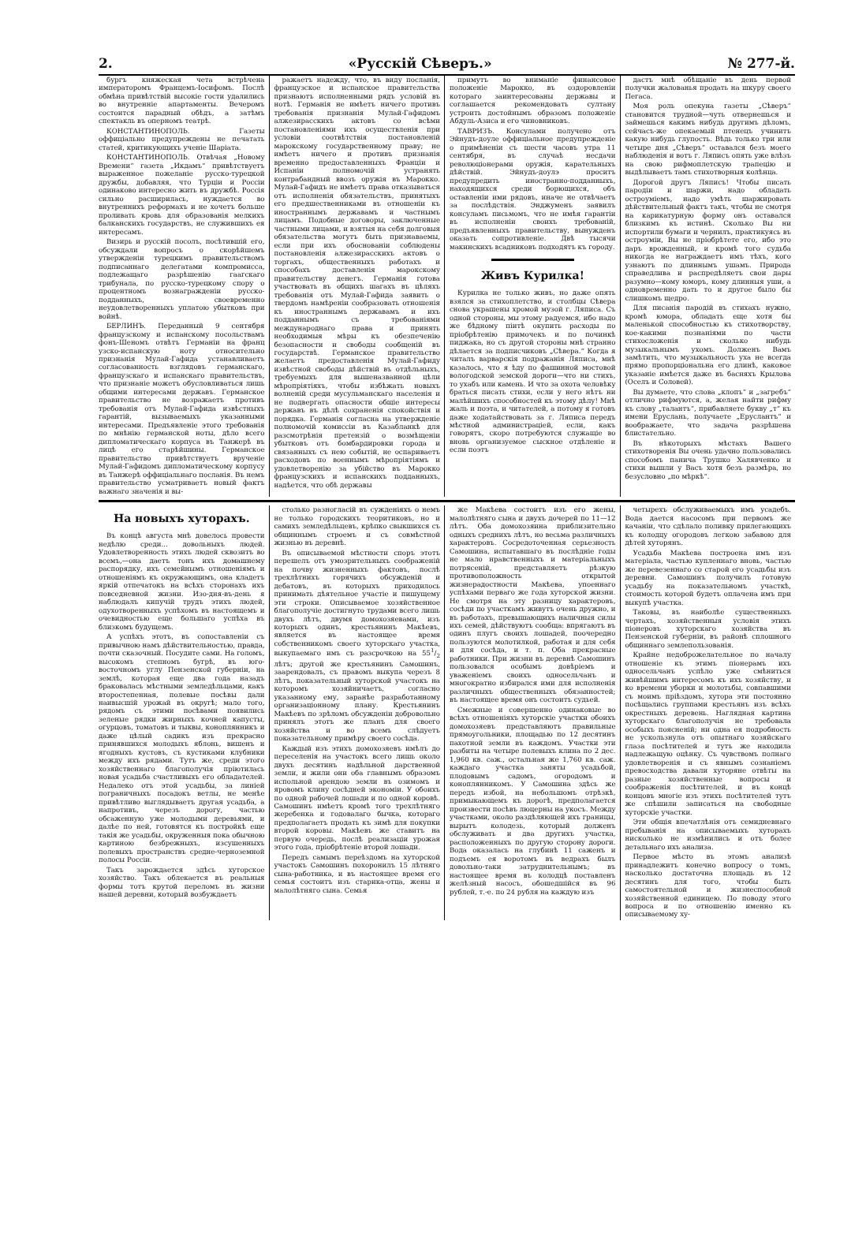2. «Русскій Сѣверъ.» № 277-й.
бургъ княжеская чета встрѣчена императоромъ Францемъ-Іосифомъ. Послѣ обмѣна привѣтствій высокіе гости удалились во внутренніе апартаменты. Вечеромъ состоится парадный обѣдъ, а затѣмъ спектакль въ оперномъ театрѣ.
КОНСТАНТИНОПОЛЬ. Газеты оффиціально предупреждены не печатать статей, критикующихъ ученіе Шаріата.
КОНСТАНТИНОПОЛЬ. Отвѣчая „Новому Времени“ газета „Икдамъ“ привѣтствуетъ выраженное пожеланіе русско-турецкой дружбы, добавляя, что Турціи и Россіи одинаково интересно жить въ дружбѣ. Россія сильно расширилась, нуждается во внутреннихъ реформахъ и не хочетъ больше проливать кровь для образованія мелкихъ балканскихъ государствъ, не служившихъ ея интересамъ.
Визирь и русскій посолъ, посѣтившій его, обсуждали вопросъ о скорѣйшемъ утвержденіи турецкимъ правительствомъ подписаннаго делегатами компромисса, подлежащаго разрѣшенію гаагскаго трибунала, по русско-турецкому спору о процентномъ вознагражденіи русско-подданныхъ, своевременно неудовлетворенныхъ уплатою убытковъ при войнѣ.
БЕРЛИНЪ. Переданный 9 сентября французскому и испанскому посольствамъ фонъ-Шеномъ отвѣтъ Германіи на франц узско-испанскую ноту относительно признанія Мулай-Гафида устанавливаетъ согласованность взглядовъ германскаго, французскаго и испанскаго правительствъ, что признаніе можетъ обусловливаться лишь общими интересами державъ. Германское правительство не возражаетъ противъ требованія отъ Мулай-Гафида извѣстныхъ гарантій, вызываемыхъ указанными интересами. Предъявленіе этого требованія по мнѣнію германской ноты, дѣло всего дипломатическаго корпуса въ Танжерѣ въ лицѣ его старѣйшины. Германское правительство привѣтствуетъ врученіе Мулай-Гафидомъ дипломатическому корпусу въ Танжерѣ оффиціальнаго посланія. Въ немъ правительство усматриваетъ новый фактъ важнаго значенія и вы-
ражаетъ надежду, что, въ виду посланія, французское и испанское правительства признаютъ исполненными рядъ условій въ нотѣ. Германія не имѣетъ ничего противъ требованія признанія Мулай-Гафидомъ алжезирасскихъ актовъ со всѣми постановленіями ихъ осуществленія при условіи соотвѣтствія постановленій марокскому государственному праву; не имѣетъ ничего и противъ признанія временно предоставленныхъ Франціи и Испаніи полномочій устранять контрабандный ввозъ оружія въ Марокко. Мулай-Гафидъ не имѣетъ права отказываться отъ исполненія обязательствъ, принятыхъ его предшественниками въ отношеніи къ иностраннымъ державамъ и частнымъ лицамъ. Подобные договоры, заключенные частными лицами, и взятыя на себя долговыя обязательства могутъ быть признаваемы, если при ихъ обоснованіи соблюдены постановленія алжезирасскихъ актовъ о торгахъ, общественныхъ работахъ и способахъ доставленія марокскому правительству денегъ. Германія готова участвовать въ общихъ шагахъ въ цѣляхъ требованія отъ Мулай-Гафида заявить о твердомъ намѣреніи сообразовать отношенія къ иностраннымъ державамъ и ихъ подданнымъ съ требованіями международнаго права и принять необходимыя мѣры къ обезпеченію безопасности и свободы сообщеній въ государствѣ. Германское правительство желаетъ предоставленія Мулай-Гафиду извѣстной свободы дѣйствій въ отдѣльныхъ, требуемыхъ для вышеназванной цѣли мѣропріятіяхъ, чтобы избѣжать новыхъ волненій среди мусульманскаго населенія и не подвергать опасности общіе интересы державъ въ дѣлѣ сохраненія спокойствія и порядка. Германія согласна на утвержденіе полномочій комиссіи въ Казабланкѣ для разсмотрѣнія претензій о возмѣщеніи убытковъ отъ бомбардировки города и связанныхъ съ нею событій, не оспариваетъ расходовъ по военнымъ мѣропріятіямъ и удовлетворенію за убійство въ Марокко французскихъ и испанскихъ подданныхъ, надѣется, что обѣ державы
примутъ во вниманіе финансовое положеніе Марокко, въ оздоровленіи котораго заинтересованы державы и соглашается рекомендовать султану устроить достойнымъ образомъ положеніе Абдуль-Азиса и его чиновниковъ.
ТАВРИЗЪ. Консулами получено отъ Эйнудъ-доуле оффиціальное предупрежденіе о примѣненіи съ шести часовъ утра 11 сентября, въ случаѣ несдачи революціонерами оружія, карательныхъ дѣйствій. Эйнудъ-доулэ проситъ предупредить иностранно-подданныхъ, находящихся среди борющихся, объ оставленіи ими рядовъ, иначе не отвѣчаетъ за послѣдствія. Энджуменъ заявилъ консуламъ письмомъ, что не имѣя гарантіи въ исполненіи своихъ требованій, предъявленныхъ правительству, вынужденъ оказать сопротивленіе. Двѣ тысячи макинскихъ всадниковъ подходятъ къ городу.
Живъ Курилка!
Курилка не только живъ, но даже опять взялся за стихоплетство, и столбцы Сѣвера снова украшены хромой музой г. Ляписа. Съ одной стороны, мы этому радуемся, ибо надо же бѣдному піитѣ окупить расходы по пріобрѣтенію примочекъ и по починкѣ пиджака, но съ другой стороны мнѣ странно дѣлается за подписчиковъ „Сѣвера.“ Когда я читалъ варварскія подражанія Ляписа, мнѣ казалось, что я ѣду по фашинной мостовой вологодской земской дороги—что ни стихъ, то ухабъ или камень. И что за охота человѣку браться писать стихи, если у него нѣтъ ни малѣйшихъ способностей къ этому дѣлу! Мнѣ жаль и поэта, и читателей, а потому я готовъ даже ходатайствовать за г. Ляписа передъ мѣстной администраціей, если, какъ говорятъ, скоро потребуются служащіе во вновь организуемое сыскное отдѣленіе и если поэтъ
дастъ мнѣ обѣщаніе въ день первой получки жалованья продать на шкуру своего Пегаса.
Моя роль опекуна газеты „Сѣверъ“ становится трудной—чуть отвернешься и займешься какимъ нибудь другимъ дѣломъ, сейчасъ-же опекаемый птенецъ учинитъ какую нибудь глупость. Вѣдь только три или четыре дня „Сѣверъ“ оставался безъ моего наблюденія и вотъ г. Ляписъ опять уже влѣзъ на свою рифмоплетскую трапецію и выдѣлываетъ тамъ стихотворныя колѣнца.
Дорогой другъ Ляписъ! Чтобы писать пародіи и шаржи, надо обладать остроуміемъ, надо умѣть шаржировать дѣйствительный фактъ такъ, чтобы не смотря на карикатурную форму онъ оставался близкимъ къ истинѣ. Сколько Вы ни испортили бумаги и чернилъ, практикуясь въ остроуміи, Вы не пріобрѣтете его, ибо это даръ врожденный, и кромѣ того судьба никогда не награждаетъ имъ тѣхъ, кого узнаютъ по длиннымъ ушамъ. Природа справедлива и распредѣляетъ свои дары разумно—кому юморъ, кому длинныя уши, а одновременно дать то и другое было бы слишкомъ щедро.
Для писанія пародій въ стихахъ нужно, кромѣ юмора, обладать еще хотя бы маленькой способностью къ стихотворству, кое-какими познаніями по части стихосложенія и сколько нибудь музыкальнымъ ухомъ. Долженъ Вамъ замѣтить, что музыкальность уха не всегда прямо пропорціональна его длинѣ, каковое указаніе имѣется даже въ басняхъ Крылова (Оселъ и Соловей).
Вы думаете, что слова „клопъ“ и „загребъ“ отлично рифмуются, а, желая найти рифму къ слову „талантъ“, прибавляете букву „т“ къ имени Еруслань, получаете „Еруслантъ“ и воображаете, что задача разрѣшена блистательно.
Въ нѣкоторыхъ мѣстахъ Вашего стихотворенія Вы очень удачно пользовались способомъ панича Трушко Халявченко и стихи вышли у Васъ хотя безъ размѣра, но безусловно „по мѣркѣ“.
На новыхъ хуторахъ.
Въ концѣ августа мнѣ довелось провести недѣлю среди... довольныхъ людей. Удовлетворенность этихъ людей сквозитъ во всемъ,—она даетъ тонъ ихъ домашнему распорядку, ихъ семейнымъ отношеніямъ и отношеніямъ къ окружающимъ, она кладетъ яркій отпечатокъ на всѣхъ сторонахъ ихъ повседневной жизни. Изо-дня-въ-день я наблюдалъ кипучій трудъ этихъ людей, одухотворенныхъ успѣхомъ въ настоящемъ и очевидностью еще большаго успѣха въ близкомъ будущемъ.
А успѣхъ этотъ, въ сопоставленіи съ привычною намъ дѣйствительностью, правда, почти сказочный. Посудите сами. На голомъ, высокомъ степномъ бугрѣ, въ юго-восточномъ углу Пензенской губерніи, на землѣ, которая еще два года назадъ браковалась мѣстными земледѣльцами, какъ второстепенная, полевые посѣвы дали наивысшій урожай въ округѣ; мало того, рядомъ съ этими посѣвами появились зеленые рядки жирныхъ кочней капусты, огурцовъ, томатовъ и тыквы, коноплянникъ и даже цѣлый садикъ изъ прекрасно принявшихся молодыхъ яблонь, вишенъ и ягодныхъ кустовъ, съ кустиками клубники между ихъ рядами. Тутъ же, среди этого хозяйственнаго благополучія пріютилась новая усадьба счастливыхъ его обладателей. Недалеко отъ этой усадьбы, за линіей пограничныхъ посадокъ ветлы, не менѣе привѣтливо выглядываетъ другая усадьба, а напротивъ, черезъ дорогу, частью обсаженную уже молодыми деревьями, и далѣе по ней, готовятся къ постройкѣ еще такія же усадьбы, окруженныя пока обычною картиною безбрежныхъ, изсушенныхъ полевыхъ пространствъ средне-черноземной полосы Россіи.
Такъ зарождается здѣсь хуторское хозяйство. Такъ облекается въ реальныя формы тотъ крутой переломъ въ жизни нашей деревни, который возбуждаетъ
столько разногласій въ сужденіяхъ о немъ не только городскихъ теоритиковъ, но и самихъ земледѣльцевъ, крѣпко свыкшихся съ общиннымъ строемъ и съ совмѣстной жизнью въ деревнѣ.
Въ описываемой мѣстности споръ этотъ перешелъ отъ умозрительныхъ соображеній на почву жизненныхъ фактовъ, послѣ трехлѣтнихъ горячихъ обсужденій и дебатовъ, въ которыхъ приходилось принимать дѣятельное участіе и пишущему эти строки. Описываемое хозяйственное благополучіе достигнуто трудами всего лишь двухъ лѣтъ, двумя домохозяевами, изъ которыхъ одинъ, крестьянинъ Макѣевъ, является въ настоящее время собственникомъ своего хуторскаго участка, выкупаемаго имъ съ разсрочкою на 551/2 лѣтъ; другой же крестьянинъ Самошинъ, заарендовалъ, съ правомъ выкупа черезъ 8 лѣтъ, показательный хуторской участокъ на которомъ хозяйничаетъ, согласно указанному ему, заранѣе разработанному организаціонному плану. Крестьянинъ Макѣевъ по зрѣломъ обсужденіи добровольно принялъ этотъ же планъ для своего хозяйства и во всемъ слѣдуетъ показательному примѣру своего сосѣда.
Каждый изъ этихъ домохозяевъ имѣлъ до переселенія на участокъ всего лишь около двухъ десятинъ надѣльной дарственной земли, и жили они оба главнымъ образомъ испольной арендою земли въ озимомъ и яровомъ клину сосѣдней экономіи. У обоихъ по одной рабочей лошади и по одной коровѣ. Самошинъ имѣетъ кромѣ того трехлѣтняго жеребенка и годовалаго бычка, котораго предполагаетъ продать къ зимѣ для покупки второй коровы. Макѣевъ же ставитъ на первую очередь, послѣ реализаціи урожая этого года, пріобрѣтеніе второй лошади.
Передъ самымъ переѣздомъ на хуторской участокъ Самошинъ похоронилъ 15 лѣтняго сына-работника, и въ настоящее время его семья состоитъ изъ старика-отца, жены и малолѣтняго сына. Семья
же Макѣева состоитъ изъ его жены, малолѣтняго сына и двухъ дочерей по 11—12 лѣтъ. Оба домохозяина приблизительно одныхъ среднихъ лѣтъ, но весьма различныхъ характеровъ. Сосредоточенная серьезность Самошина, испытавшаго въ послѣдніе годы не мало нравственныхъ и матеріальныхъ потрясеній, представляетъ рѣзкую противоположность открытой жизнерадостности Макѣева, упоеннаго успѣхами перваго же года хуторской жизни. Не смотря на эту разницу характеровъ, сосѣди по участкамъ живутъ очень дружно, и въ работахъ, превышающихъ наличныя силы ихъ семей, дѣйствуютъ сообща: впрягаютъ въ одинъ плугъ своихъ лошадей, поочередно пользуются молотилкой, работая и для себя и для сосѣда, и т. п. Оба прекрасные работники. При жизни въ деревнѣ Самошинъ пользовался особымъ довѣріемъ и уваженіемъ своихъ односельчанъ и многократно избирался ими для исполненія различныхъ общественныхъ обязанностей; въ настоящее время онъ состоитъ судьей.
Смежные и совершенно одинаковые во всѣхъ отношеніяхъ хуторскіе участки обоихъ домохозяевъ представляютъ правильные прямоугольники, площадью по 12 десятинъ пахотной земли въ каждомъ. Участки эти разбиты на четыре полевыхъ клина по 2 дес. 1,960 кв. саж., остальная же 1,760 кв. саж. каждаго участка заняты усадьбой, плодовымъ садомъ, огородомъ и коноплянникомъ. У Самошина здѣсь же передъ избой, на небольшомъ отрѣзкѣ, примыкающемъ къ дорогѣ, предполагается произвести посѣвъ люцерны на укосъ. Между участками, около раздѣляющей ихъ границы, вырытъ колодезь, который долженъ обслуживать и два другихъ участка, расположенныхъ по другую сторону дороги. Вода оказалась на глубинѣ 11 саженъ и подъемъ ея воротомъ въ ведрахъ былъ довольно-таки затруднительнымъ; въ настоящее время въ колодцѣ поставленъ желѣзный насосъ, обошедшійся въ 96 рублей, т.-е. по 24 рубля на каждую изъ
четырехъ обслуживаемыхъ имъ усадебъ. Вода дается насосомъ при первомъ же качаніи, что сдѣлало поливку прилегающихъ къ колодцу огородовъ легкою забавою для дѣтей хуторянъ.
Усадьба Макѣева построена имъ изъ матеріала, частью купленнаго вновь, частью же перевезеннаго со старой его усадьбы изъ деревни. Самошинъ получилъ готовую усадьбу на показательномъ участкѣ, стоимость которой будетъ оплачена имъ при выкупѣ участка.
Таковы, въ наиболѣе существенныхъ чертахъ, хозяйственныя условія этихъ піонеровъ хуторскаго хозяйства въ Пензенской губерніи, въ районѣ сплошного общиннаго землепользованія.
Крайне недоброжелательное по началу отношеніе къ этимъ піонерамъ ихъ односельчанъ успѣло уже смѣниться живѣйшимъ интересомъ къ ихъ хозяйству, и ко времени уборки и молотьбы, совпавшими съ моимъ пріѣздомъ, хутора эти постоянно посѣщались группами крестьянъ изъ всѣхъ окрестныхъ деревень. Наглядная картина хуторскаго благополучія не требовала особыхъ поясненій; ни одна ея подробность не ускользнула отъ опытнаго хозяйскаго глаза посѣтителей и тутъ же находила надлежащую оцѣнку. Съ чувствомъ полнаго удовлетворенія и съ явнымъ сознаніемъ превосходства давали хуторяне отвѣты на разные хозяйственные вопросы и соображенія посѣтителей, и въ концѣ концовъ многіе изъ этихъ посѣтителей тутъ же спѣшили записаться на свободные хуторскіе участки.
Эти общія впечатлѣнія отъ семидневнаго пребыванія на описываемыхъ хуторахъ нисколько не измѣнились и отъ более детальнаго ихъ анализа.
Первое мѣсто въ этомъ анализѣ принадлежитъ конечно вопросу о томъ, насколько достаточна площадь въ 12 десятинъ для того, чтобы быть самостоятельной и жизнеспособной хозяйственной единицею. По поводу этого вопроса и по отношенію именно къ описываемому ху-